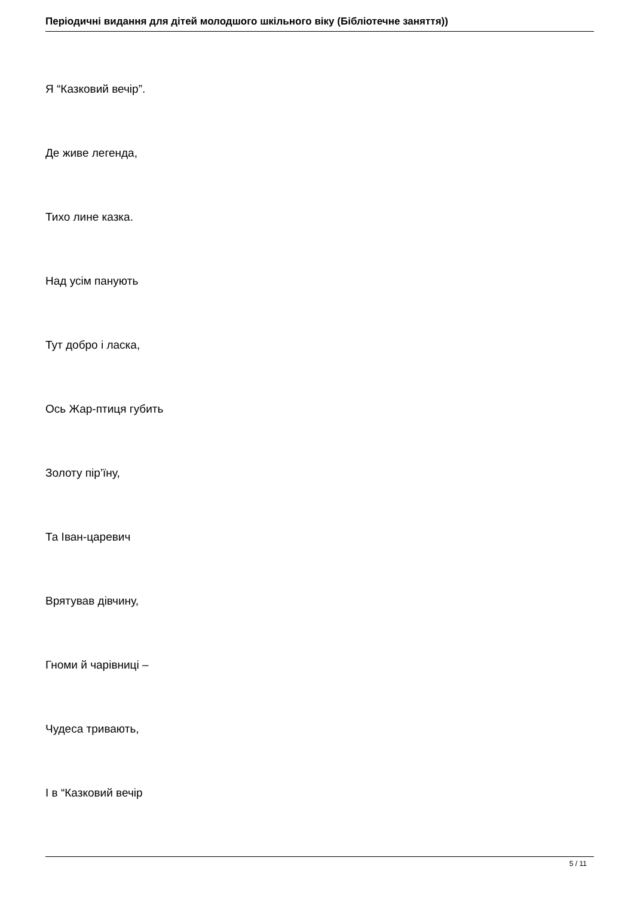Періодичні видання для дітей молодшого шкільного віку (Бібліотечне заняття))
Я “Казковий вечір”.
Де живе легенда,
Тихо лине казка.
Над усім панують
Тут добро і ласка,
Ось Жар-птиця губить
Золоту пір’їну,
Та Іван-царевич
Врятував дівчину,
Гноми й чарівниці –
Чудеса тривають,
І в “Казковий вечір
5 / 11